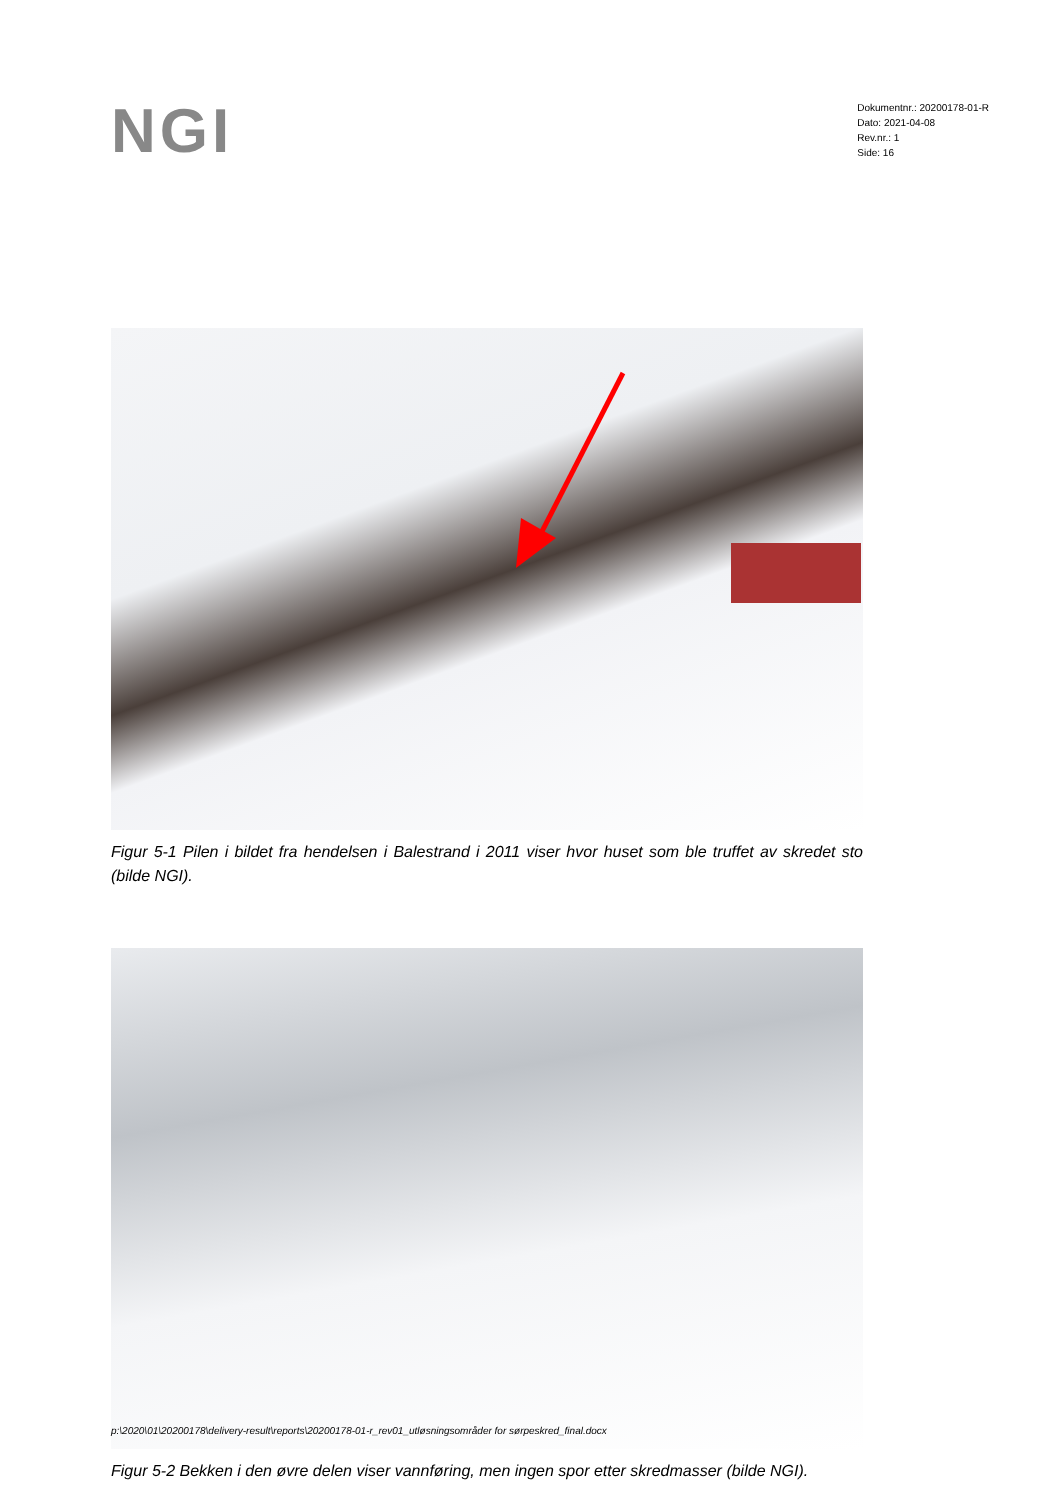NGI
Dokumentnr.: 20200178-01-R
Dato: 2021-04-08
Rev.nr.: 1
Side: 16
Figur 5-1 Pilen i bildet fra hendelsen i Balestrand i 2011 viser hvor huset som ble truffet av skredet sto (bilde NGI).
Figur 5-2 Bekken i den øvre delen viser vannføring, men ingen spor etter skredmasser (bilde NGI).
p:\2020\01\20200178\delivery-result\reports\20200178-01-r_rev01_utløsningsområder for sørpeskred_final.docx